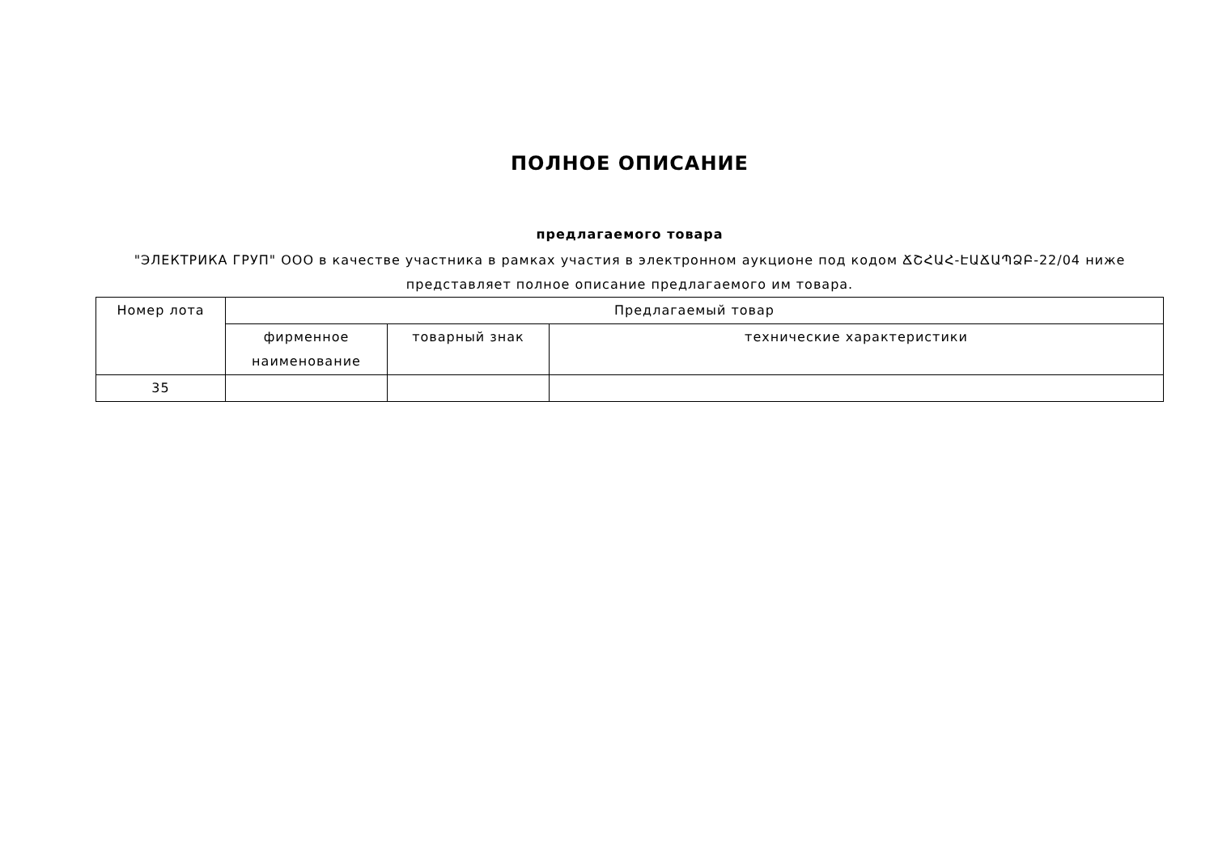ПОЛНОЕ ОПИСАНИЕ
предлагаемого товара
"ЭЛЕКТРИКА ГРУП" ООО в качестве участника в рамках участия в электронном аукционе под кодом ՃՇՀԱՀ-ԷԱՃԱՊՁԲ-22/04 ниже представляет полное описание предлагаемого им товара.
| Номер лота | Предлагаемый товар | | |
| --- | --- | --- | --- |
| | фирменное наименование | товарный знак | технические характеристики |
| 35 | | | |